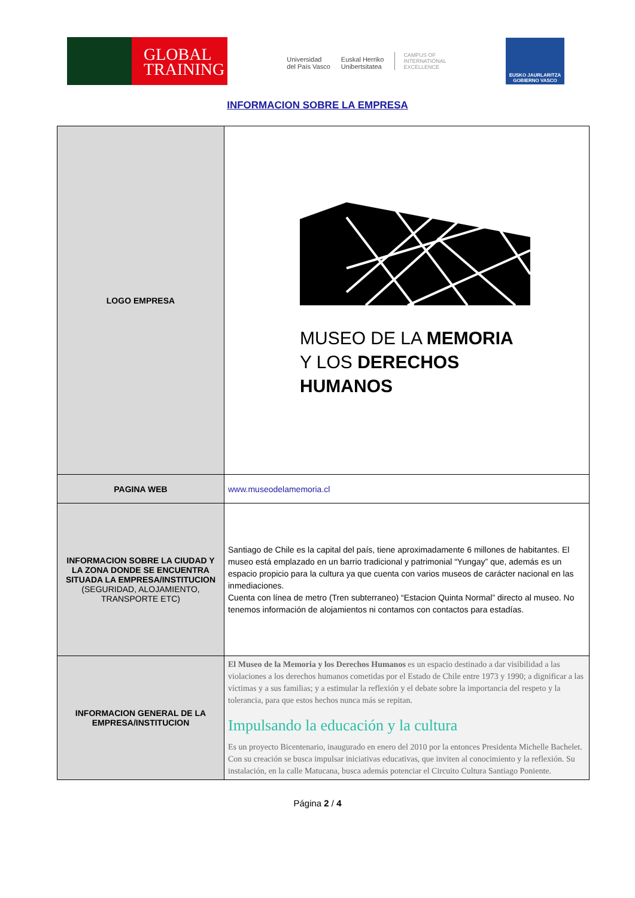GLOBAL
TRAINING
Universidad
del País Vasco
Euskal Herriko
Unibertsitatea
CAMPUS OF
INTERNATIONAL
EXCELLENCE
EUSKO JAURLARITZA
GOBIERNO VASCO
INFORMACION SOBRE LA EMPRESA
| LOGO EMPRESA | MUSEO DE LA MEMORIA Y LOS DERECHOS HUMANOS |
| PAGINA WEB | www.museodelamemoria.cl |
| INFORMACION SOBRE LA CIUDAD Y LA ZONA DONDE SE ENCUENTRA SITUADA LA EMPRESA/INSTITUCION (SEGURIDAD, ALOJAMIENTO, TRANSPORTE ETC) | Santiago de Chile es la capital del país, tiene aproximadamente 6 millones de habitantes. El museo está emplazado en un barrio tradicional y patrimonial “Yungay” que, además es un espacio propicio para la cultura ya que cuenta con varios museos de carácter nacional en las inmediaciones. Cuenta con línea de metro (Tren subterraneo) “Estacion Quinta Normal” directo al museo. No tenemos información de alojamientos ni contamos con contactos para estadías. |
| INFORMACION GENERAL DE LA EMPRESA/INSTITUCION | El Museo de la Memoria y los Derechos Humanos es un espacio destinado a dar visibilidad a las violaciones a los derechos humanos cometidas por el Estado de Chile entre 1973 y 1990; a dignificar a las víctimas y a sus familias; y a estimular la reflexión y el debate sobre la importancia del respeto y la tolerancia, para que estos hechos nunca más se repitan. Impulsando la educación y la cultura Es un proyecto Bicentenario, inaugurado en enero del 2010 por la entonces Presidenta Michelle Bachelet. Con su creación se busca impulsar iniciativas educativas, que inviten al conocimiento y la reflexión. Su instalación, en la calle Matucana, busca además potenciar el Circuito Cultura Santiago Poniente. |
Página 2 / 4